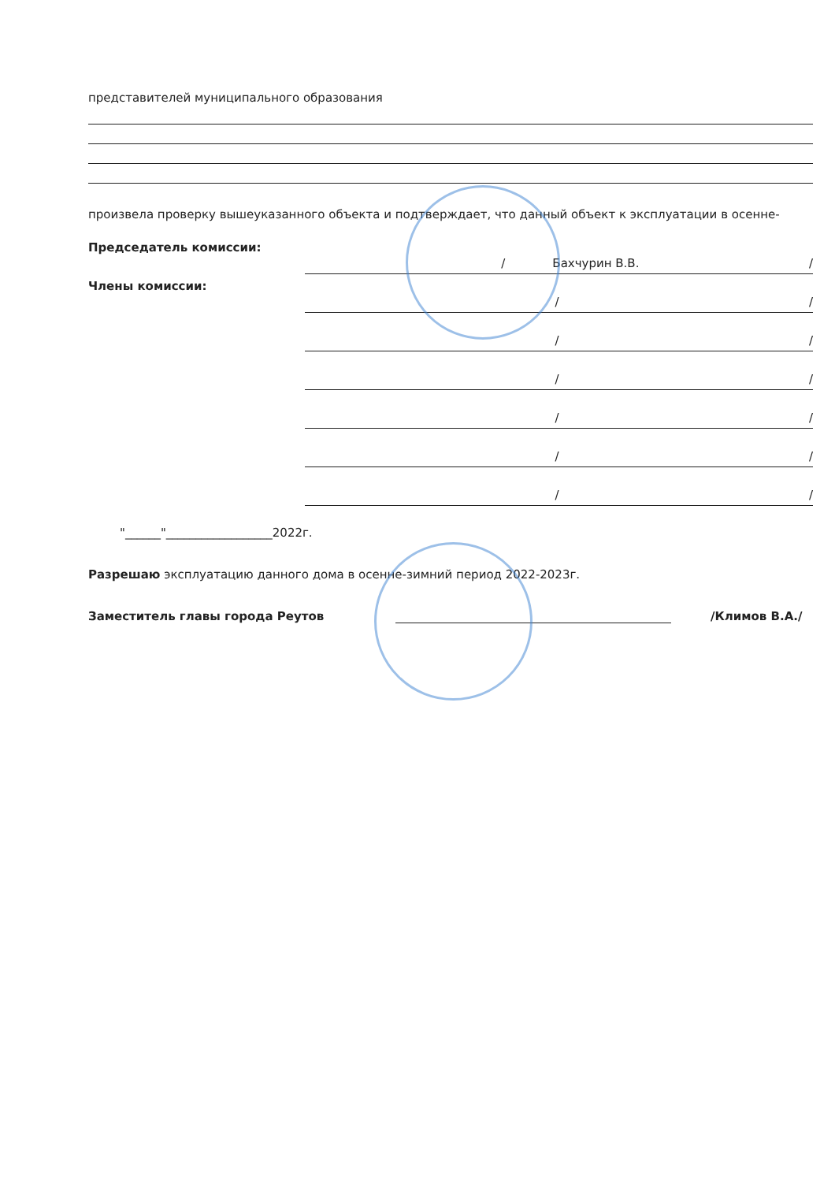представителей муниципального образования
произвела проверку вышеуказанного объекта и подтверждает, что данный объект к эксплуатации в осенне-
Председатель комиссии:
/ Бахчурин В.В. /
Члены комиссии:
/ /
/ /
/ /
/ /
/ /
/ /
"______"__________________2022г.
Разрешаю эксплуатацию данного дома в осенне-зимний период 2022-2023г.
Заместитель главы города Реутов /Климов В.А./